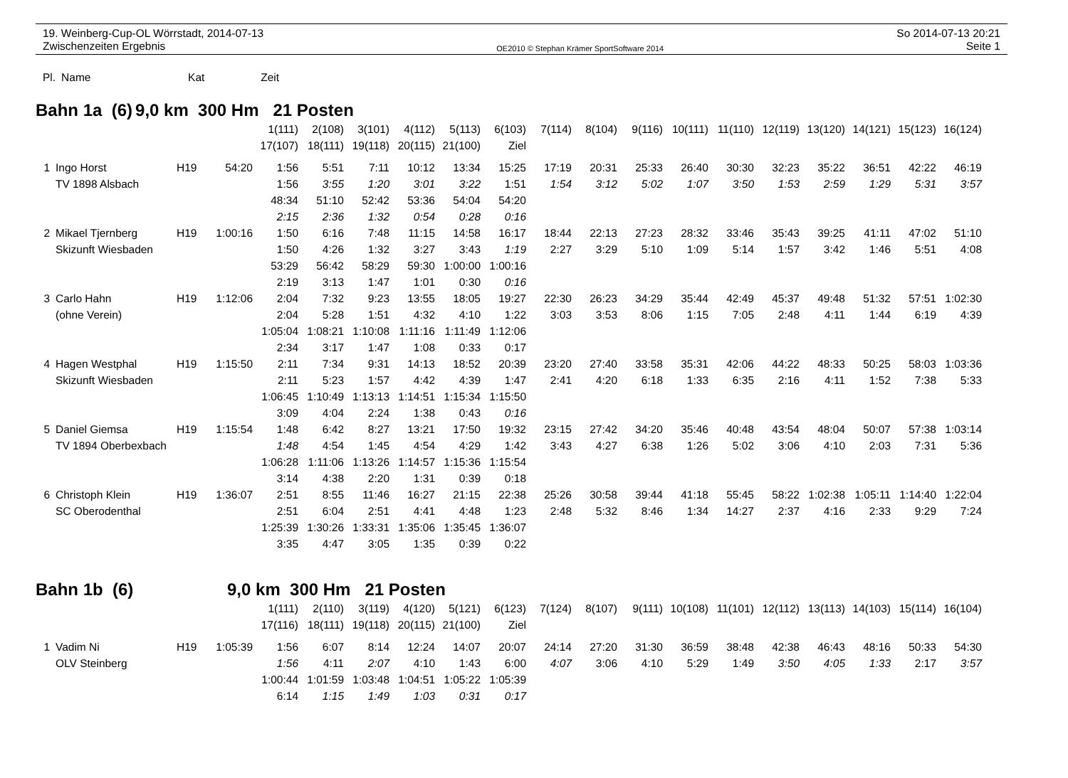19. Weinberg-Cup-OL Wörrstadt, 2014-07-13
Zwischenzeiten Ergebnis
OE2010 © Stephan Krämer SportSoftware 2014
So 2014-07-13 20:21
Seite 1
| Pl. | Name | Kat | Zeit |
| --- | --- | --- | --- |
| Bahn 1a (6) | 9,0 km 300 Hm 21 Posten |
| | | | | 1(111) | 2(108) | 3(101) | 4(112) | 5(113) | 6(103) | 7(114) | 8(104) | 9(116) | 10(111) | 11(110) | 12(119) | 13(120) | 14(121) | 15(123) | 16(124) |
| | | | | 17(107) | 18(111) | 19(118) | 20(115) | 21(100) | Ziel | | | | | | | | | | |
| 1 | Ingo Horst | H19 | 54:20 | 1:56 | 5:51 | 7:11 | 10:12 | 13:34 | 15:25 | 17:19 | 20:31 | 25:33 | 26:40 | 30:30 | 32:23 | 35:22 | 36:51 | 42:22 | 46:19 |
| | TV 1898 Alsbach | | | 1:56 | 3:55 | 1:20 | 3:01 | 3:22 | 1:51 | 1:54 | 3:12 | 5:02 | 1:07 | 3:50 | 1:53 | 2:59 | 1:29 | 5:31 | 3:57 |
| | | | | 48:34 | 51:10 | 52:42 | 53:36 | 54:04 | 54:20 | | | | | | | | | | |
| | | | | 2:15 | 2:36 | 1:32 | 0:54 | 0:28 | 0:16 | | | | | | | | | | |
| 2 | Mikael Tjernberg | H19 | 1:00:16 | 1:50 | 6:16 | 7:48 | 11:15 | 14:58 | 16:17 | 18:44 | 22:13 | 27:23 | 28:32 | 33:46 | 35:43 | 39:25 | 41:11 | 47:02 | 51:10 |
| | Skizunft Wiesbaden | | | 1:50 | 4:26 | 1:32 | 3:27 | 3:43 | 1:19 | 2:27 | 3:29 | 5:10 | 1:09 | 5:14 | 1:57 | 3:42 | 1:46 | 5:51 | 4:08 |
| | | | | 53:29 | 56:42 | 58:29 | 59:30 | 1:00:00 | 1:00:16 | | | | | | | | | | |
| | | | | 2:19 | 3:13 | 1:47 | 1:01 | 0:30 | 0:16 | | | | | | | | | | |
| 3 | Carlo Hahn | H19 | 1:12:06 | 2:04 | 7:32 | 9:23 | 13:55 | 18:05 | 19:27 | 22:30 | 26:23 | 34:29 | 35:44 | 42:49 | 45:37 | 49:48 | 51:32 | 57:51 | 1:02:30 |
| | (ohne Verein) | | | 2:04 | 5:28 | 1:51 | 4:32 | 4:10 | 1:22 | 3:03 | 3:53 | 8:06 | 1:15 | 7:05 | 2:48 | 4:11 | 1:44 | 6:19 | 4:39 |
| | | | | 1:05:04 | 1:08:21 | 1:10:08 | 1:11:16 | 1:11:49 | 1:12:06 | | | | | | | | | | |
| | | | | 2:34 | 3:17 | 1:47 | 1:08 | 0:33 | 0:17 | | | | | | | | | | |
| 4 | Hagen Westphal | H19 | 1:15:50 | 2:11 | 7:34 | 9:31 | 14:13 | 18:52 | 20:39 | 23:20 | 27:40 | 33:58 | 35:31 | 42:06 | 44:22 | 48:33 | 50:25 | 58:03 | 1:03:36 |
| | Skizunft Wiesbaden | | | 2:11 | 5:23 | 1:57 | 4:42 | 4:39 | 1:47 | 2:41 | 4:20 | 6:18 | 1:33 | 6:35 | 2:16 | 4:11 | 1:52 | 7:38 | 5:33 |
| | | | | 1:06:45 | 1:10:49 | 1:13:13 | 1:14:51 | 1:15:34 | 1:15:50 | | | | | | | | | | |
| | | | | 3:09 | 4:04 | 2:24 | 1:38 | 0:43 | 0:16 | | | | | | | | | | |
| 5 | Daniel Giemsa | H19 | 1:15:54 | 1:48 | 6:42 | 8:27 | 13:21 | 17:50 | 19:32 | 23:15 | 27:42 | 34:20 | 35:46 | 40:48 | 43:54 | 48:04 | 50:07 | 57:38 | 1:03:14 |
| | TV 1894 Oberbexbach | | | 1:48 | 4:54 | 1:45 | 4:54 | 4:29 | 1:42 | 3:43 | 4:27 | 6:38 | 1:26 | 5:02 | 3:06 | 4:10 | 2:03 | 7:31 | 5:36 |
| | | | | 1:06:28 | 1:11:06 | 1:13:26 | 1:14:57 | 1:15:36 | 1:15:54 | | | | | | | | | | |
| | | | | 3:14 | 4:38 | 2:20 | 1:31 | 0:39 | 0:18 | | | | | | | | | | |
| 6 | Christoph Klein | H19 | 1:36:07 | 2:51 | 8:55 | 11:46 | 16:27 | 21:15 | 22:38 | 25:26 | 30:58 | 39:44 | 41:18 | 55:45 | 58:22 | 1:02:38 | 1:05:11 | 1:14:40 | 1:22:04 |
| | SC Oberodenthal | | | 2:51 | 6:04 | 2:51 | 4:41 | 4:48 | 1:23 | 2:48 | 5:32 | 8:46 | 1:34 | 14:27 | 2:37 | 4:16 | 2:33 | 9:29 | 7:24 |
| | | | | 1:25:39 | 1:30:26 | 1:33:31 | 1:35:06 | 1:35:45 | 1:36:07 | | | | | | | | | | |
| | | | | 3:35 | 4:47 | 3:05 | 1:35 | 0:39 | 0:22 | | | | | | | | | | |
| Bahn 1b (6) | 9,0 km 300 Hm 21 Posten |
| | | | | 1(111) | 2(110) | 3(119) | 4(120) | 5(121) | 6(123) | 7(124) | 8(107) | 9(111) | 10(108) | 11(101) | 12(112) | 13(113) | 14(103) | 15(114) | 16(104) |
| | | | | 17(116) | 18(111) | 19(118) | 20(115) | 21(100) | Ziel | | | | | | | | | | |
| 1 | Vadim Ni | H19 | 1:05:39 | 1:56 | 6:07 | 8:14 | 12:24 | 14:07 | 20:07 | 24:14 | 27:20 | 31:30 | 36:59 | 38:48 | 42:38 | 46:43 | 48:16 | 50:33 | 54:30 |
| | OLV Steinberg | | | 1:56 | 4:11 | 2:07 | 4:10 | 1:43 | 6:00 | 4:07 | 3:06 | 4:10 | 5:29 | 1:49 | 3:50 | 4:05 | 1:33 | 2:17 | 3:57 |
| | | | | 1:00:44 | 1:01:59 | 1:03:48 | 1:04:51 | 1:05:22 | 1:05:39 | | | | | | | | | | |
| | | | | 6:14 | 1:15 | 1:49 | 1:03 | 0:31 | 0:17 | | | | | | | | | | |